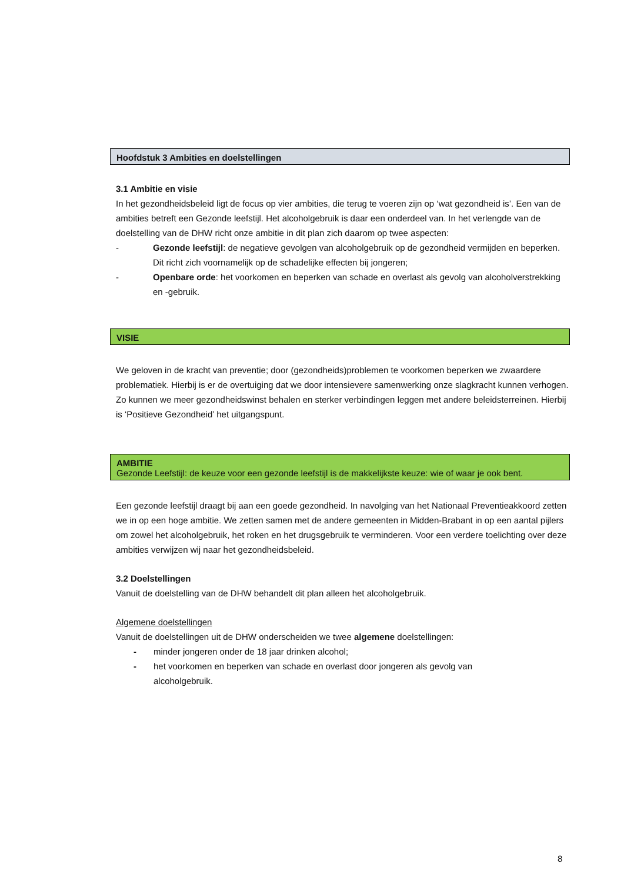Hoofdstuk 3 Ambities en doelstellingen
3.1 Ambitie en visie
In het gezondheidsbeleid ligt de focus op vier ambities, die terug te voeren zijn op ‘wat gezondheid is’. Een van de ambities betreft een Gezonde leefstijl. Het alcoholgebruik is daar een onderdeel van. In het verlengde van de doelstelling van de DHW richt onze ambitie in dit plan zich daarom op twee aspecten:
- Gezonde leefstijl: de negatieve gevolgen van alcoholgebruik op de gezondheid vermijden en beperken. Dit richt zich voornamelijk op de schadelijke effecten bij jongeren;
- Openbare orde: het voorkomen en beperken van schade en overlast als gevolg van alcoholverstrekking en -gebruik.
VISIE
We geloven in de kracht van preventie; door (gezondheids)problemen te voorkomen beperken we zwaardere problematiek. Hierbij is er de overtuiging dat we door intensievere samenwerking onze slagkracht kunnen verhogen. Zo kunnen we meer gezondheidswinst behalen en sterker verbindingen leggen met andere beleidsterreinen. Hierbij is ‘Positieve Gezondheid’ het uitgangspunt.
AMBITIE
Gezonde Leefstijl: de keuze voor een gezonde leefstijl is de makkelijkste keuze: wie of waar je ook bent.
Een gezonde leefstijl draagt bij aan een goede gezondheid. In navolging van het Nationaal Preventieakkoord zetten we in op een hoge ambitie. We zetten samen met de andere gemeenten in Midden-Brabant in op een aantal pijlers om zowel het alcoholgebruik, het roken en het drugsgebruik te verminderen. Voor een verdere toelichting over deze ambities verwijzen wij naar het gezondheidsbeleid.
3.2 Doelstellingen
Vanuit de doelstelling van de DHW behandelt dit plan alleen het alcoholgebruik.
Algemene doelstellingen
Vanuit de doelstellingen uit de DHW onderscheiden we twee algemene doelstellingen:
- minder jongeren onder de 18 jaar drinken alcohol;
- het voorkomen en beperken van schade en overlast door jongeren als gevolg van
alcoholgebruik.
8